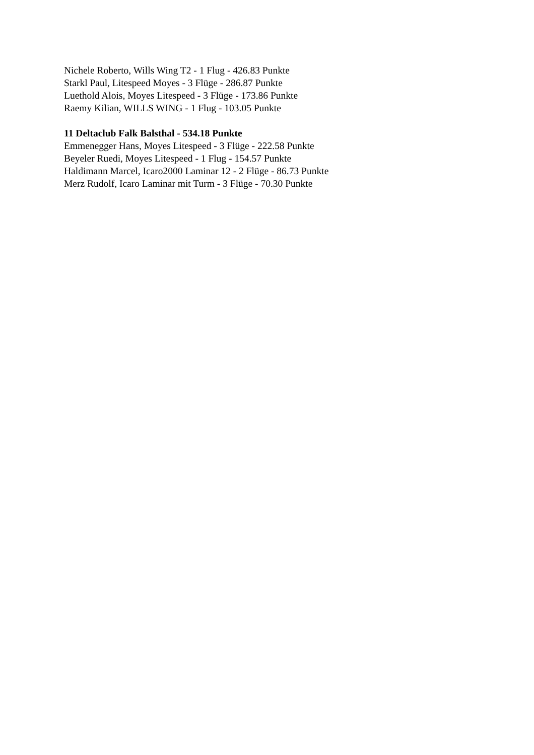Nichele Roberto, Wills Wing T2 - 1 Flug - 426.83 Punkte
Starkl Paul, Litespeed Moyes - 3 Flüge - 286.87 Punkte
Luethold Alois, Moyes Litespeed - 3 Flüge - 173.86 Punkte
Raemy Kilian, WILLS WING - 1 Flug - 103.05 Punkte
11 Deltaclub Falk Balsthal - 534.18 Punkte
Emmenegger Hans, Moyes Litespeed - 3 Flüge - 222.58 Punkte
Beyeler Ruedi, Moyes Litespeed - 1 Flug - 154.57 Punkte
Haldimann Marcel, Icaro2000 Laminar 12 - 2 Flüge - 86.73 Punkte
Merz Rudolf, Icaro Laminar mit Turm - 3 Flüge - 70.30 Punkte